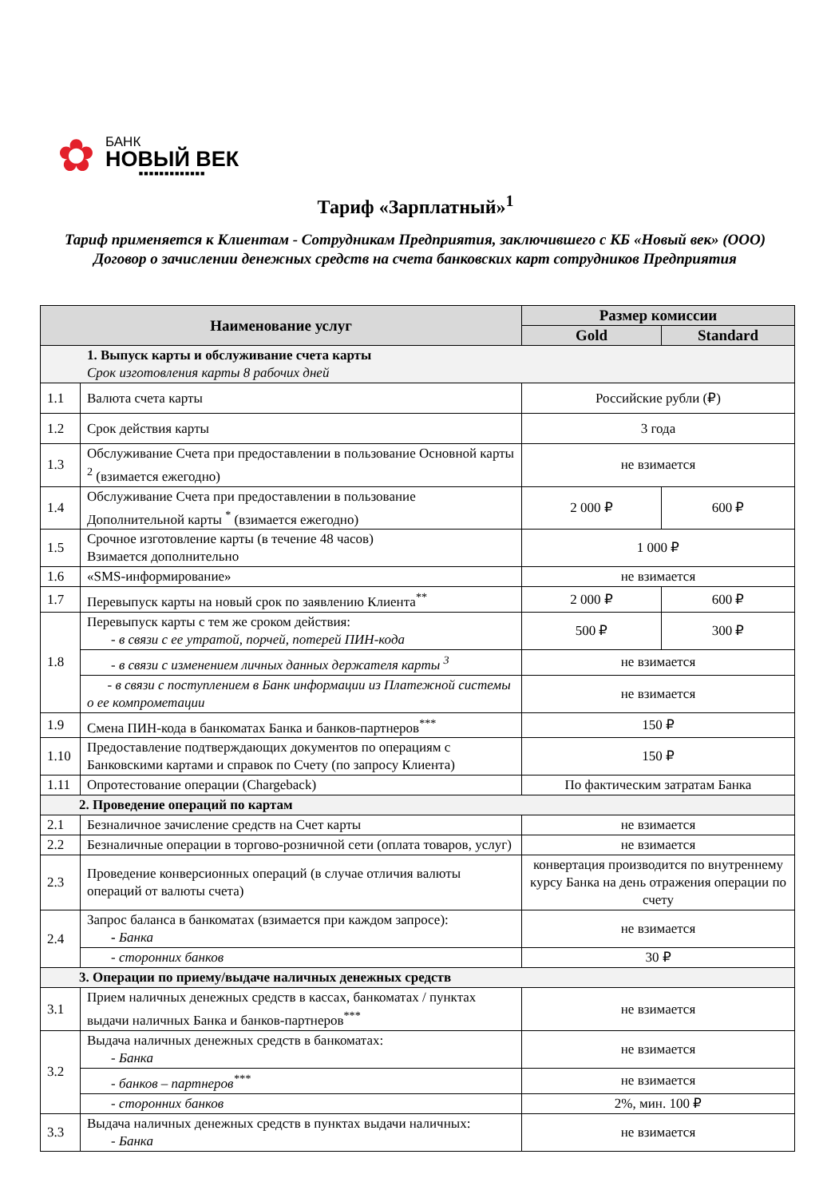✿
БАНК
НОВЫЙ ВЕК
■■■■■■■■■■■■■
Тариф «Зарплатный»<sup>1</sup>
Тариф применяется к Клиентам - Сотрудникам Предприятия, заключившего с КБ «Новый век» (ООО) Договор о зачислении денежных средств на счета банковских карт сотрудников Предприятия
| Наименование услуг | | Размер комиссии | |
| --- | --- | --- | --- |
| | | Gold | Standard |
| 1. Выпуск карты и обслуживание счета карты Срок изготовления карты 8 рабочих дней | | | |
| 1.1 | Валюта счета карты | Российские рубли (₽) | |
| 1.2 | Срок действия карты | 3 года | |
| 1.3 | Обслуживание Счета при предоставлении в пользование Основной карты <sup>2</sup> (взимается ежегодно) | не взимается | |
| 1.4 | Обслуживание Счета при предоставлении в пользование Дополнительной карты <sup>*</sup> (взимается ежегодно) | 2 000 ₽ | 600 ₽ |
| 1.5 | Срочное изготовление карты (в течение 48 часов) Взимается дополнительно | 1 000 ₽ | |
| 1.6 | «SMS-информирование» | не взимается | |
| 1.7 | Перевыпуск карты на новый срок по заявлению Клиента<sup>**</sup> | 2 000 ₽ | 600 ₽ |
| 1.8 | Перевыпуск карты с тем же сроком действия: - в связи с ее утратой, порчей, потерей ПИН-кода | 500 ₽ | 300 ₽ |
| | - в связи с изменением личных данных держателя карты <sup>3</sup> | не взимается | |
| | - в связи с поступлением в Банк информации из Платежной системы о ее компрометации | не взимается | |
| 1.9 | Смена ПИН-кода в банкоматах Банка и банков-партнеров<sup>***</sup> | 150 ₽ | |
| 1.10 | Предоставление подтверждающих документов по операциям с Банковскими картами и справок по Счету (по запросу Клиента) | 150 ₽ | |
| 1.11 | Опротестование операции (Chargeback) | По фактическим затратам Банка | |
| 2. Проведение операций по картам | | | |
| 2.1 | Безналичное зачисление средств на Счет карты | не взимается | |
| 2.2 | Безналичные операции в торгово-розничной сети (оплата товаров, услуг) | не взимается | |
| 2.3 | Проведение конверсионных операций (в случае отличия валюты операций от валюты счета) | конвертация производится по внутреннему курсу Банка на день отражения операции по счету | |
| 2.4 | Запрос баланса в банкоматах (взимается при каждом запросе): - Банка | не взимается | |
| | - сторонних банков | 30 ₽ | |
| 3. Операции по приему/выдаче наличных денежных средств | | | |
| 3.1 | Прием наличных денежных средств в кассах, банкоматах / пунктах выдачи наличных Банка и банков-партнеров<sup>***</sup> | не взимается | |
| 3.2 | Выдача наличных денежных средств в банкоматах: - Банка | не взимается | |
| | - банков – партнеров<sup>***</sup> | не взимается | |
| | - сторонних банков | 2%, мин. 100 ₽ | |
| 3.3 | Выдача наличных денежных средств в пунктах выдачи наличных: - Банка | не взимается | |